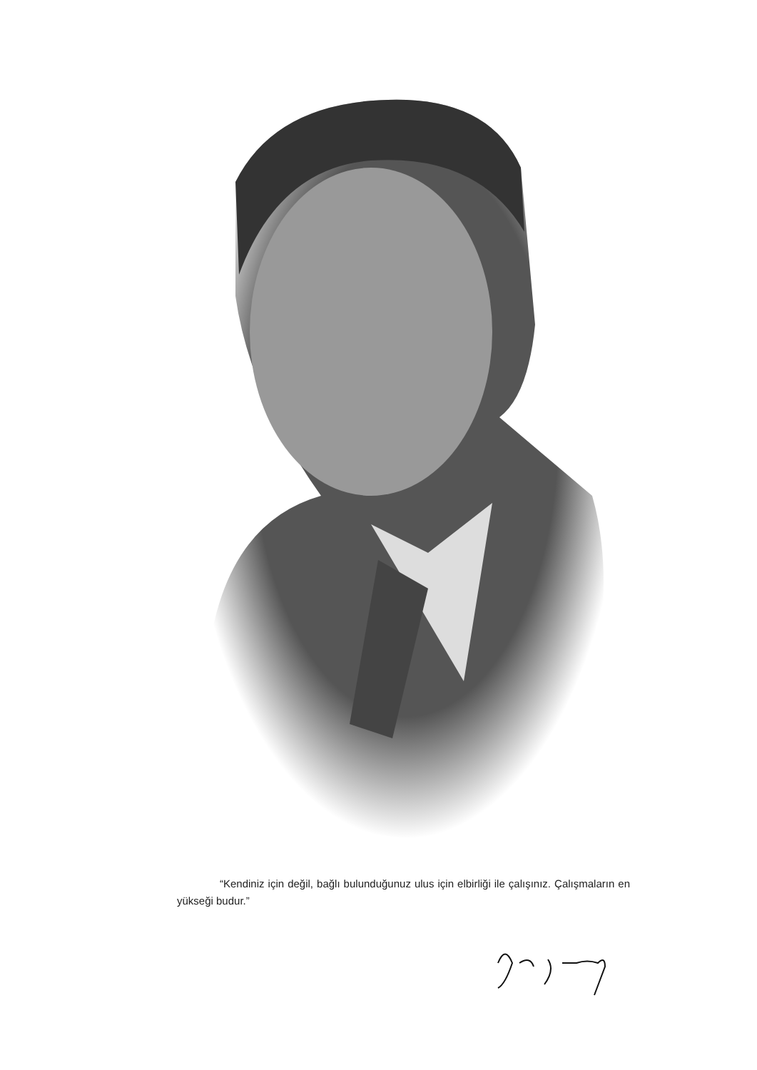“Kendiniz için değil, bağlı bulunduğunuz ulus için elbirliği ile çalışınız. Çalışmaların en yükseği budur.”